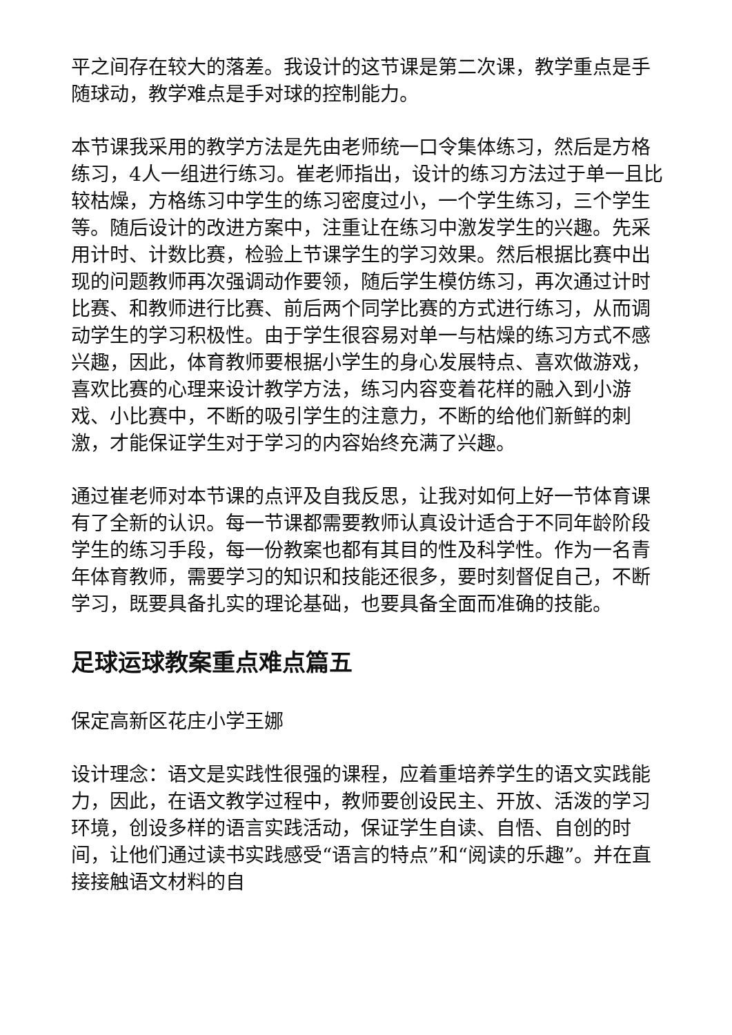平之间存在较大的落差。我设计的这节课是第二次课，教学重点是手随球动，教学难点是手对球的控制能力。
本节课我采用的教学方法是先由老师统一口令集体练习，然后是方格练习，4人一组进行练习。崔老师指出，设计的练习方法过于单一且比较枯燥，方格练习中学生的练习密度过小，一个学生练习，三个学生等。随后设计的改进方案中，注重让在练习中激发学生的兴趣。先采用计时、计数比赛，检验上节课学生的学习效果。然后根据比赛中出现的问题教师再次强调动作要领，随后学生模仿练习，再次通过计时比赛、和教师进行比赛、前后两个同学比赛的方式进行练习，从而调动学生的学习积极性。由于学生很容易对单一与枯燥的练习方式不感兴趣，因此，体育教师要根据小学生的身心发展特点、喜欢做游戏，喜欢比赛的心理来设计教学方法，练习内容变着花样的融入到小游戏、小比赛中，不断的吸引学生的注意力，不断的给他们新鲜的刺激，才能保证学生对于学习的内容始终充满了兴趣。
通过崔老师对本节课的点评及自我反思，让我对如何上好一节体育课有了全新的认识。每一节课都需要教师认真设计适合于不同年龄阶段学生的练习手段，每一份教案也都有其目的性及科学性。作为一名青年体育教师，需要学习的知识和技能还很多，要时刻督促自己，不断学习，既要具备扎实的理论基础，也要具备全面而准确的技能。
足球运球教案重点难点篇五
保定高新区花庄小学王娜
设计理念：语文是实践性很强的课程，应着重培养学生的语文实践能力，因此，在语文教学过程中，教师要创设民主、开放、活泼的学习环境，创设多样的语言实践活动，保证学生自读、自悟、自创的时间，让他们通过读书实践感受“语言的特点”和“阅读的乐趣”。并在直接接触语文材料的自